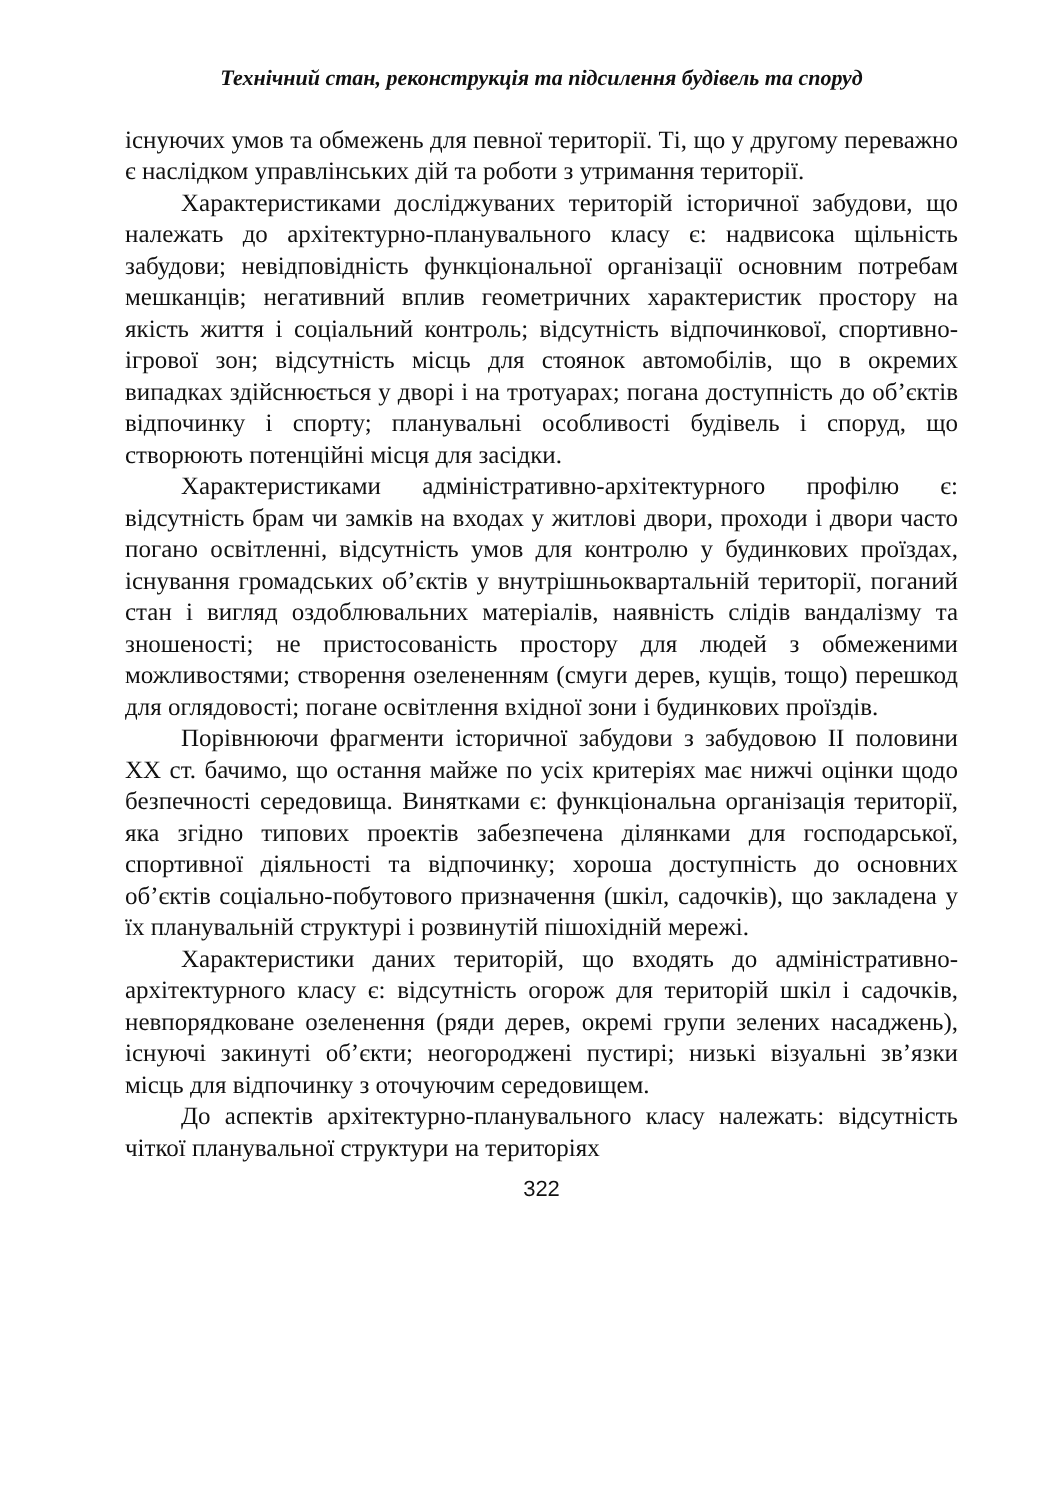Технічний стан, реконструкція та підсилення будівель та споруд
існуючих умов та обмежень для певної території. Ті, що у другому переважно є наслідком управлінських дій та роботи з утримання території.
Характеристиками досліджуваних територій історичної забудови, що належать до архітектурно-планувального класу є: надвисока щільність забудови; невідповідність функціональної організації основним потребам мешканців; негативний вплив геометричних характеристик простору на якість життя і соціальний контроль; відсутність відпочинкової, спортивно-ігрової зон; відсутність місць для стоянок автомобілів, що в окремих випадках здійснюється у дворі і на тротуарах; погана доступність до об’єктів відпочинку і спорту; планувальні особливості будівель і споруд, що створюють потенційні місця для засідки.
Характеристиками адміністративно-архітектурного профілю є: відсутність брам чи замків на входах у житлові двори, проходи і двори часто погано освітленні, відсутність умов для контролю у будинкових проїздах, існування громадських об’єктів у внутрішньоквартальній території, поганий стан і вигляд оздоблювальних матеріалів, наявність слідів вандалізму та зношеності; не пристосованість простору для людей з обмеженими можливостями; створення озелененням (смуги дерев, кущів, тощо) перешкод для оглядовості; погане освітлення вхідної зони і будинкових проїздів.
Порівнюючи фрагменти історичної забудови з забудовою ІІ половини ХХ ст. бачимо, що остання майже по усіх критеріях має нижчі оцінки щодо безпечності середовища. Винятками є: функціональна організація території, яка згідно типових проектів забезпечена ділянками для господарської, спортивної діяльності та відпочинку; хороша доступність до основних об’єктів соціально-побутового призначення (шкіл, садочків), що закладена у їх планувальній структурі і розвинутій пішохідній мережі.
Характеристики даних територій, що входять до адміністративно-архітектурного класу є: відсутність огорож для територій шкіл і садочків, невпорядковане озеленення (ряди дерев, окремі групи зелених насаджень), існуючі закинуті об’єкти; неогороджені пустирі; низькі візуальні зв’язки місць для відпочинку з оточуючим середовищем.
До аспектів архітектурно-планувального класу належать: відсутність чіткої планувальної структури на територіях
322